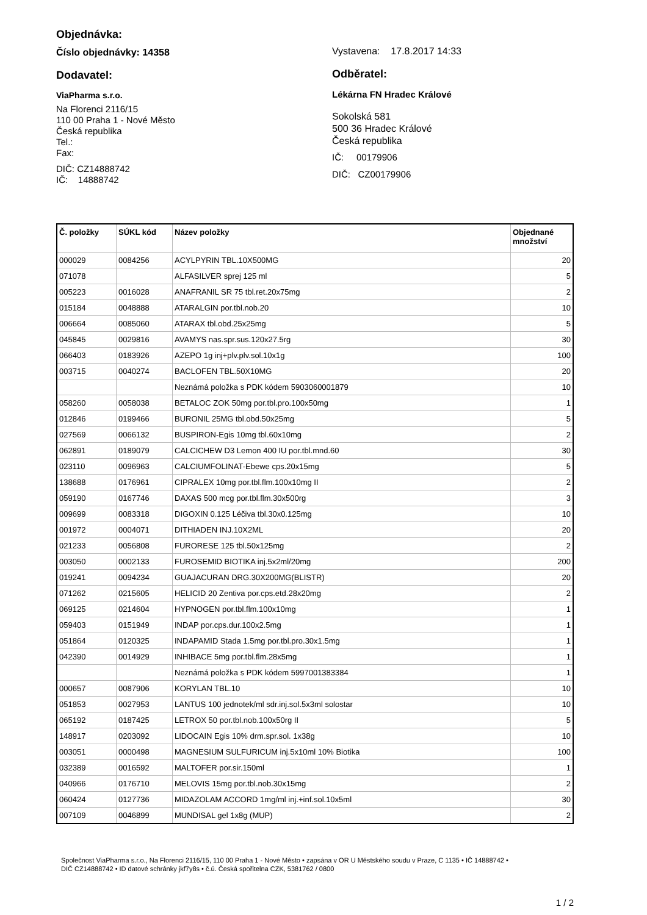Objednávka:
Číslo objednávky: 14358
Dodavatel:
ViaPharma s.r.o.
Na Florenci 2116/15
110 00 Praha 1 - Nové Město
Česká republika
Tel.:
Fax:
DIČ: CZ14888742
IČ: 14888742
Vystavena: 17.8.2017 14:33
Odběratel:
Lékárna FN Hradec Králové
Sokolská 581
500 36 Hradec Králové
Česká republika
IČ: 00179906
DIČ: CZ00179906
| Č. položky | SÚKL kód | Název položky | Objednané množství |
| --- | --- | --- | --- |
| 000029 | 0084256 | ACYLPYRIN TBL.10X500MG | 20 |
| 071078 | | ALFASILVER sprej 125 ml | 5 |
| 005223 | 0016028 | ANAFRANIL SR 75 tbl.ret.20x75mg | 2 |
| 015184 | 0048888 | ATARALGIN por.tbl.nob.20 | 10 |
| 006664 | 0085060 | ATARAX tbl.obd.25x25mg | 5 |
| 045845 | 0029816 | AVAMYS nas.spr.sus.120x27.5rg | 30 |
| 066403 | 0183926 | AZEPO 1g inj+plv.plv.sol.10x1g | 100 |
| 003715 | 0040274 | BACLOFEN TBL.50X10MG | 20 |
| | | Neznámá položka s PDK kódem 5903060001879 | 10 |
| 058260 | 0058038 | BETALOC ZOK 50mg por.tbl.pro.100x50mg | 1 |
| 012846 | 0199466 | BURONIL 25MG tbl.obd.50x25mg | 5 |
| 027569 | 0066132 | BUSPIRON-Egis 10mg tbl.60x10mg | 2 |
| 062891 | 0189079 | CALCICHEW D3 Lemon 400 IU por.tbl.mnd.60 | 30 |
| 023110 | 0096963 | CALCIUMFOLINAT-Ebewe cps.20x15mg | 5 |
| 138688 | 0176961 | CIPRALEX 10mg por.tbl.flm.100x10mg II | 2 |
| 059190 | 0167746 | DAXAS 500 mcg por.tbl.flm.30x500rg | 3 |
| 009699 | 0083318 | DIGOXIN 0.125 Léčiva tbl.30x0.125mg | 10 |
| 001972 | 0004071 | DITHIADEN INJ.10X2ML | 20 |
| 021233 | 0056808 | FURORESE 125 tbl.50x125mg | 2 |
| 003050 | 0002133 | FUROSEMID BIOTIKA inj.5x2ml/20mg | 200 |
| 019241 | 0094234 | GUAJACURAN DRG.30X200MG(BLISTR) | 20 |
| 071262 | 0215605 | HELICID 20 Zentiva por.cps.etd.28x20mg | 2 |
| 069125 | 0214604 | HYPNOGEN por.tbl.flm.100x10mg | 1 |
| 059403 | 0151949 | INDAP por.cps.dur.100x2.5mg | 1 |
| 051864 | 0120325 | INDAPAMID Stada 1.5mg por.tbl.pro.30x1.5mg | 1 |
| 042390 | 0014929 | INHIBACE 5mg por.tbl.flm.28x5mg | 1 |
| | | Neznámá položka s PDK kódem 5997001383384 | 1 |
| 000657 | 0087906 | KORYLAN TBL.10 | 10 |
| 051853 | 0027953 | LANTUS 100 jednotek/ml sdr.inj.sol.5x3ml solostar | 10 |
| 065192 | 0187425 | LETROX 50 por.tbl.nob.100x50rg II | 5 |
| 148917 | 0203092 | LIDOCAIN Egis 10% drm.spr.sol. 1x38g | 10 |
| 003051 | 0000498 | MAGNESIUM SULFURICUM inj.5x10ml 10% Biotika | 100 |
| 032389 | 0016592 | MALTOFER por.sir.150ml | 1 |
| 040966 | 0176710 | MELOVIS 15mg por.tbl.nob.30x15mg | 2 |
| 060424 | 0127736 | MIDAZOLAM ACCORD 1mg/ml inj.+inf.sol.10x5ml | 30 |
| 007109 | 0046899 | MUNDISAL gel 1x8g (MUP) | 2 |
Společnost ViaPharma s.r.o., Na Florenci 2116/15, 110 00 Praha 1 - Nové Město • zapsána v OR U Městského soudu v Praze, C 1135 • IČ 14888742 •
DIČ CZ14888742 • ID datové schránky jkf7y8s • č.ú. Česká spořitelna CZK, 5381762 / 0800
1 / 2